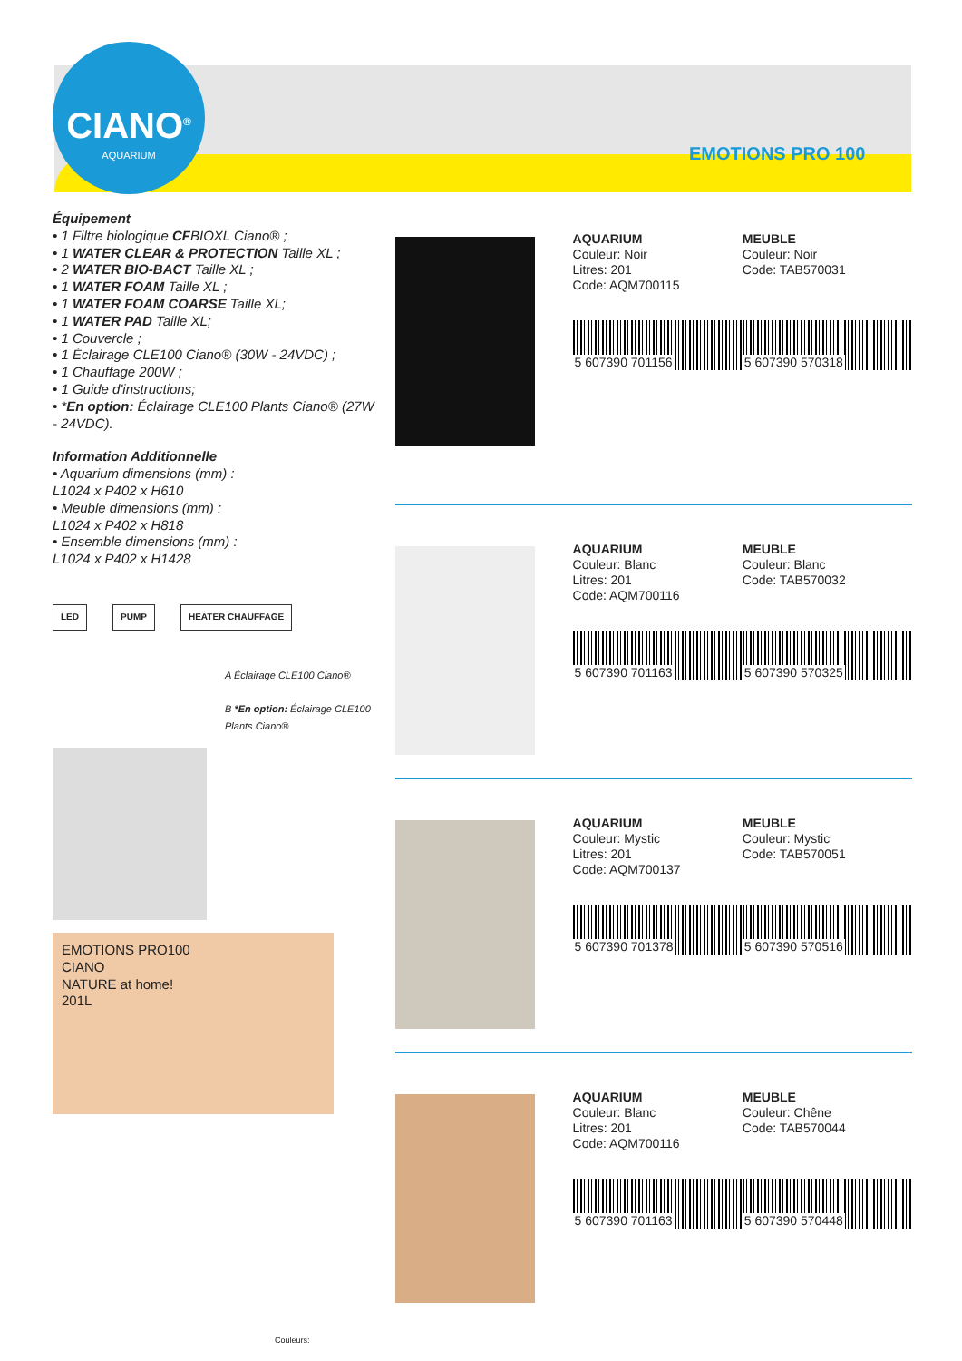CIANO<sup>®</sup>
AQUARIUM
EMOTIONS PRO 100
Équipement
• 1 Filtre biologique CFBIOXL Ciano® ;
• 1 WATER CLEAR & PROTECTION Taille XL ;
• 2 WATER BIO-BACT Taille XL ;
• 1 WATER FOAM Taille XL ;
• 1 WATER FOAM COARSE Taille XL;
• 1 WATER PAD Taille XL;
• 1 Couvercle ;
• 1 Éclairage CLE100 Ciano® (30W - 24VDC) ;
• 1 Chauffage 200W ;
• 1 Guide d'instructions;
• *En option: Éclairage CLE100 Plants Ciano® (27W - 24VDC).
Information Additionnelle
• Aquarium dimensions (mm) :
L1024 x P402 x H610
• Meuble dimensions (mm) :
L1024 x P402 x H818
• Ensemble dimensions (mm) :
L1024 x P402 x H1428
LED PUMP HEATER CHAUFFAGE
A Éclairage CLE100 Ciano®
B *En option: Éclairage CLE100 Plants Ciano®
EMOTIONS PRO100
CIANO
NATURE at home!
201L
Couleurs:
AQUARIUM
Couleur: Noir
Litres: 201
Code: AQM700115
5 607390 701156
MEUBLE
Couleur: Noir
Code: TAB570031
5 607390 570318
AQUARIUM
Couleur: Blanc
Litres: 201
Code: AQM700116
5 607390 701163
MEUBLE
Couleur: Blanc
Code: TAB570032
5 607390 570325
AQUARIUM
Couleur: Mystic
Litres: 201
Code: AQM700137
5 607390 701378
MEUBLE
Couleur: Mystic
Code: TAB570051
5 607390 570516
AQUARIUM
Couleur: Blanc
Litres: 201
Code: AQM700116
5 607390 701163
MEUBLE
Couleur: Chêne
Code: TAB570044
5 607390 570448